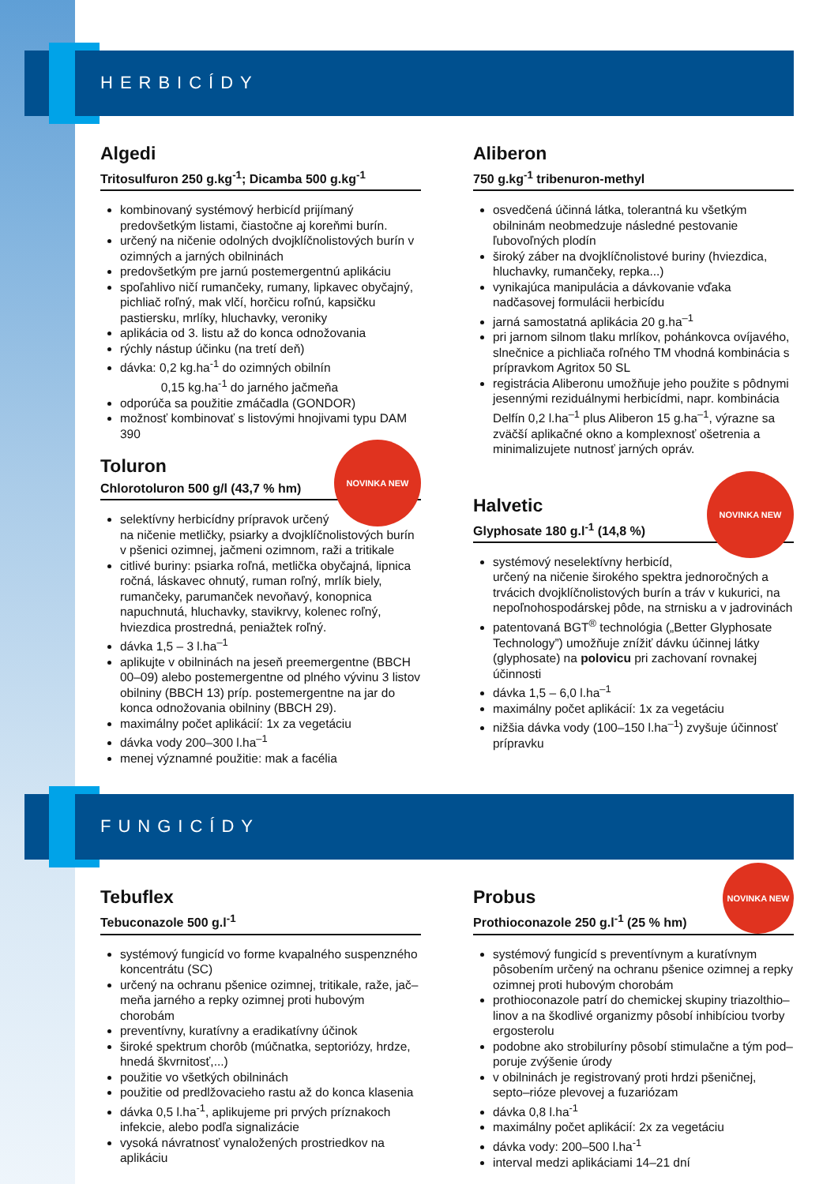HERBICÍDY
Algedi
Tritosulfuron 250 g.kg<sup>-1</sup>; Dicamba 500 g.kg<sup>-1</sup>
kombinovaný systémový herbicíd prijímaný predovšetkým listami, čiastočne aj koreňmi burín.
určený na ničenie odolných dvojklíčnolistových burín v ozimných a jarných obilninách
predovšetkým pre jarnú postemergentnú aplikáciu
spoľahlivo ničí rumančeky, rumany, lipkavec obyčajný, pichliač roľný, mak vlčí, horčicu roľnú, kapsičku pastiersku, mrlíky, hluchavky, veroniky
aplikácia od 3. listu až do konca odnožovania
rýchly nástup účinku (na tretí deň)
dávka: 0,2 kg.ha<sup>-1</sup> do ozimných obilnín
0,15 kg.ha<sup>-1</sup> do jarného jačmeňa
odporúča sa použitie zmáčadla (GONDOR)
možnosť kombinovať s listovými hnojivami typu DAM 390
NOVINKA NEW
Toluron
Chlorotoluron 500 g/l (43,7 % hm)
selektívny herbicídny prípravok určený na ničenie metličky, psiarky a dvojklíčnolistových burín v pšenici ozimnej, jačmeni ozimnom, raži a tritikale
citlivé buriny: psiarka roľná, metlička obyčajná, lipnica ročná, láskavec ohnutý, ruman roľný, mrlík biely, rumančeky, parumanček nevoňavý, konopnica napuchnutá, hluchavky, stavikrvy, kolenec roľný, hviezdica prostredná, peniažtek roľný.
dávka 1,5 – 3 l.ha<sup>–1</sup>
aplikujte v obilninách na jeseň preemergentne (BBCH 00–09) alebo postemergentne od plného vývinu 3 listov obilniny (BBCH 13) príp. postemergentne na jar do konca odnožovania obilniny (BBCH 29).
maximálny počet aplikácií: 1x za vegetáciu
dávka vody 200–300 l.ha<sup>–1</sup>
menej významné použitie: mak a facélia
Aliberon
750 g.kg<sup>-1</sup> tribenuron-methyl
osvedčená účinná látka, tolerantná ku všetkým obilninám neobmedzuje následné pestovanie ľubovoľných plodín
široký záber na dvojklíčnolistové buriny (hviezdica, hluchavky, rumančeky, repka...)
vynikajúca manipulácia a dávkovanie vďaka nadčasovej formulácii herbicídu
jarná samostatná aplikácia 20 g.ha<sup>–1</sup>
pri jarnom silnom tlaku mrlíkov, pohánkovca ovíjavého, slnečnice a pichliača roľného TM vhodná kombinácia s prípravkom Agritox 50 SL
registrácia Aliberonu umožňuje jeho použite s pôdnymi jesennými reziduálnymi herbicídmi, napr. kombinácia Delfín 0,2 l.ha<sup>–1</sup> plus Aliberon 15 g.ha<sup>–1</sup>, výrazne sa zväčší aplikačné okno a komplexnosť ošetrenia a minimalizujete nutnosť jarných opráv.
NOVINKA NEW
Halvetic
Glyphosate 180 g.l<sup>-1</sup> (14,8 %)
systémový neselektívny herbicíd, určený na ničenie širokého spektra jednoročných a trvácich dvojklíčnolistových burín a tráv v kukurici, na nepoľnohospodárskej pôde, na strnisku a v jadrovinách
patentovaná BGT<sup>®</sup> technológia („Better Glyphosate Technology”) umožňuje znížiť dávku účinnej látky (glyphosate) na polovicu pri zachovaní rovnakej účinnosti
dávka 1,5 – 6,0 l.ha<sup>–1</sup>
maximálny počet aplikácií: 1x za vegetáciu
nižšia dávka vody (100–150 l.ha<sup>–1</sup>) zvyšuje účinnosť prípravku
FUNGICÍDY
Tebuflex
Tebuconazole 500 g.l<sup>-1</sup>
systémový fungicíd vo forme kvapalného suspenzného koncentrátu (SC)
určený na ochranu pšenice ozimnej, tritikale, raže, jač–meňa jarného a repky ozimnej proti hubovým chorobám
preventívny, kuratívny a eradikatívny účinok
široké spektrum chorôb (múčnatka, septoriózy, hrdze, hnedá škvrnitosť,...)
použitie vo všetkých obilninách
použitie od predlžovacieho rastu až do konca klasenia
dávka 0,5 l.ha<sup>-1</sup>, aplikujeme pri prvých príznakoch infekcie, alebo podľa signalizácie
vysoká návratnosť vynaložených prostriedkov na aplikáciu
NOVINKA NEW
Probus
Prothioconazole 250 g.l<sup>-1</sup> (25 % hm)
systémový fungicíd s preventívnym a kuratívnym pôsobením určený na ochranu pšenice ozimnej a repky ozimnej proti hubovým chorobám
prothioconazole patrí do chemickej skupiny triazolthio–linov a na škodlivé organizmy pôsobí inhibíciou tvorby ergosterolu
podobne ako strobiluríny pôsobí stimulačne a tým pod–poruje zvýšenie úrody
v obilninách je registrovaný proti hrdzi pšeničnej, septo–rióze plevovej a fuzariózam
dávka 0,8 l.ha<sup>-1</sup>
maximálny počet aplikácií: 2x za vegetáciu
dávka vody: 200–500 l.ha<sup>-1</sup>
interval medzi aplikáciami 14–21 dní